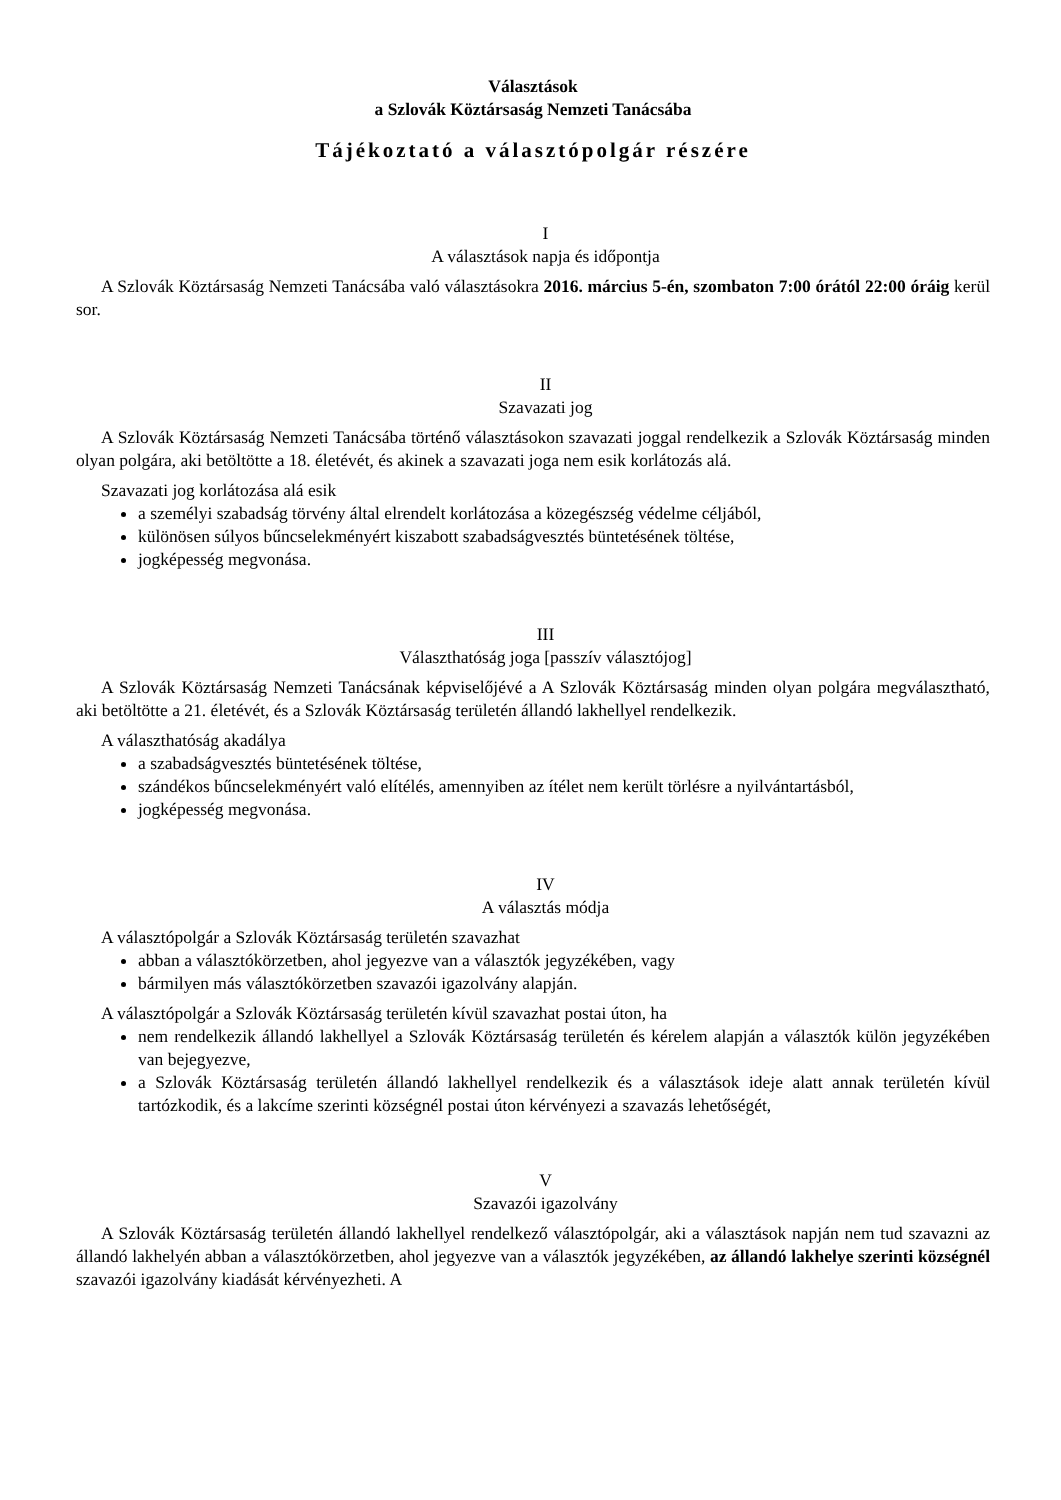Választások
a Szlovák Köztársaság Nemzeti Tanácsába
Tájékoztató a választópolgár részére
I
A választások napja és időpontja
A Szlovák Köztársaság Nemzeti Tanácsába való választásokra 2016. március 5-én, szombaton 7:00 órától 22:00 óráig kerül sor.
II
Szavazati jog
A Szlovák Köztársaság Nemzeti Tanácsába történő választásokon szavazati joggal rendelkezik a Szlovák Köztársaság minden olyan polgára, aki betöltötte a 18. életévét, és akinek a szavazati joga nem esik korlátozás alá.
Szavazati jog korlátozása alá esik
a személyi szabadság törvény által elrendelt korlátozása a közegészség védelme céljából,
különösen súlyos bűncselekményért kiszabott szabadságvesztés büntetésének töltése,
jogképesség megvonása.
III
Választhatóság joga [passzív választójog]
A Szlovák Köztársaság Nemzeti Tanácsának képviselőjévé a A Szlovák Köztársaság minden olyan polgára megválasztható, aki betöltötte a 21. életévét, és a Szlovák Köztársaság területén állandó lakhellyel rendelkezik.
A választhatóság akadálya
a szabadságvesztés büntetésének töltése,
szándékos bűncselekményért való elítélés, amennyiben az ítélet nem került törlésre a nyilvántartásból,
jogképesség megvonása.
IV
A választás módja
A választópolgár a Szlovák Köztársaság területén szavazhat
abban a választókörzetben, ahol jegyezve van a választók jegyzékében, vagy
bármilyen más választókörzetben szavazói igazolvány alapján.
A választópolgár a Szlovák Köztársaság területén kívül szavazhat postai úton, ha
nem rendelkezik állandó lakhellyel a Szlovák Köztársaság területén és kérelem alapján a választók külön jegyzékében van bejegyezve,
a Szlovák Köztársaság területén állandó lakhellyel rendelkezik és a választások ideje alatt annak területén kívül tartózkodik, és a lakcíme szerinti községnél postai úton kérvényezi a szavazás lehetőségét,
V
Szavazói igazolvány
A Szlovák Köztársaság területén állandó lakhellyel rendelkező választópolgár, aki a választások napján nem tud szavazni az állandó lakhelyén abban a választókörzetben, ahol jegyezve van a választók jegyzékében, az állandó lakhelye szerinti községnél szavazói igazolvány kiadását kérvényezheti. A